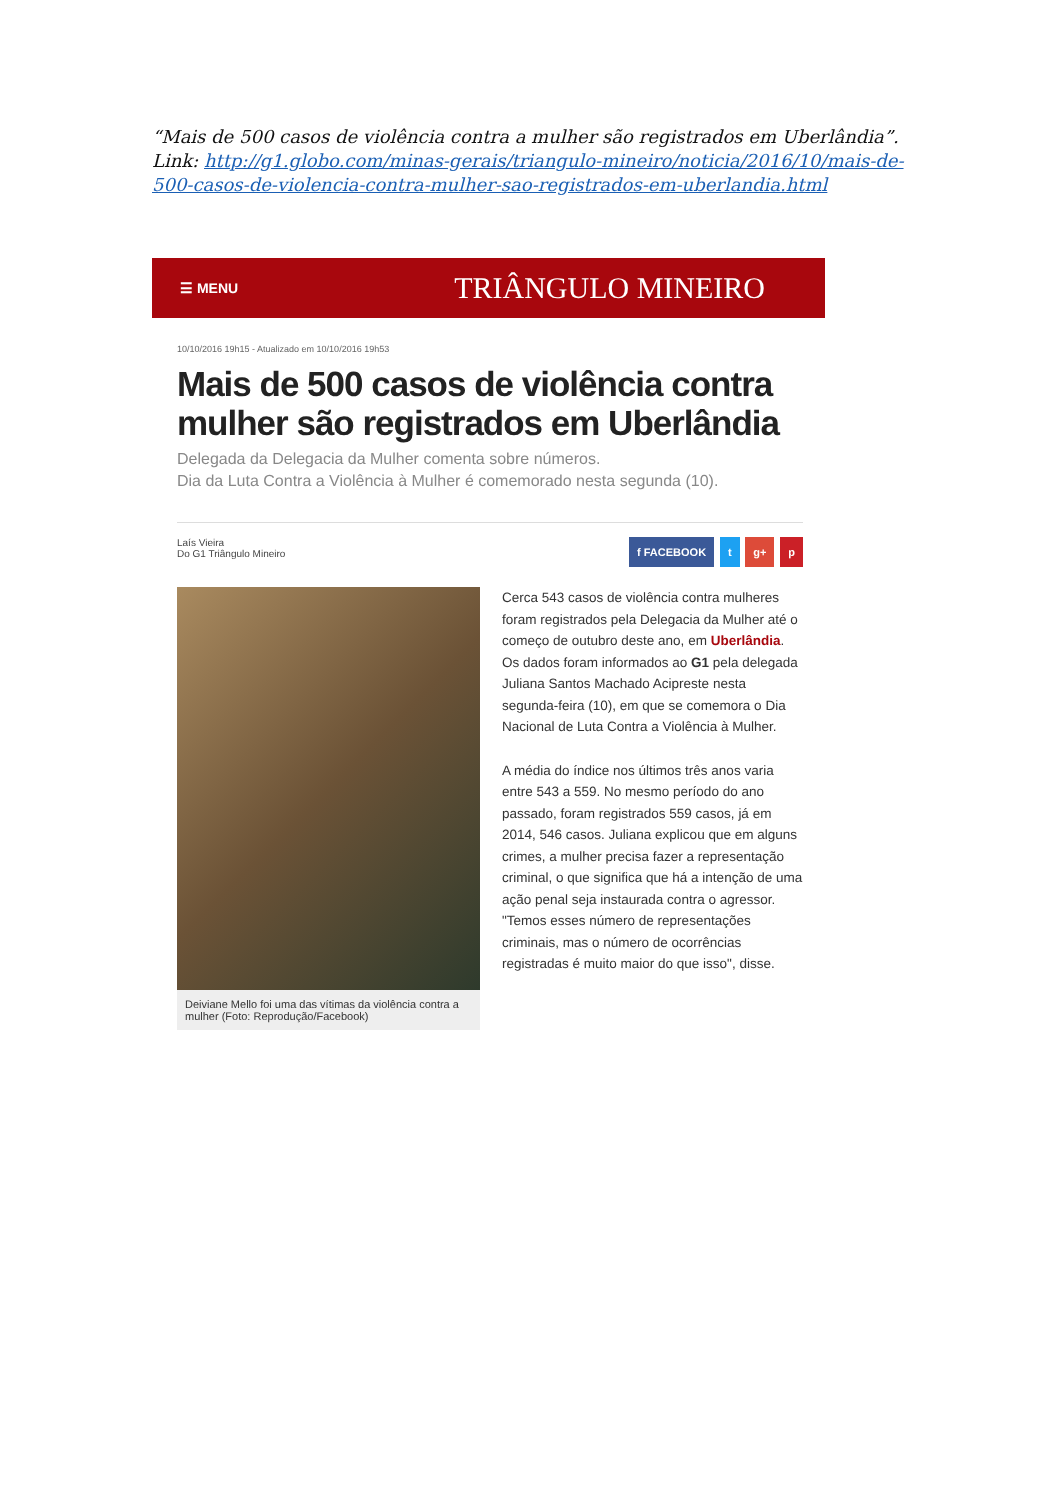“Mais de 500 casos de violência contra a mulher são registrados em Uberlândia”.
Link: http://g1.globo.com/minas-gerais/triangulo-mineiro/noticia/2016/10/mais-de-500-casos-de-violencia-contra-mulher-sao-registrados-em-uberlandia.html
☰ MENU TRIÂNGULO MINEIRO
10/10/2016 19h15 - Atualizado em 10/10/2016 19h53
Mais de 500 casos de violência contra mulher são registrados em Uberlândia
Delegada da Delegacia da Mulher comenta sobre números.
Dia da Luta Contra a Violência à Mulher é comemorado nesta segunda (10).
Laís Vieira
Do G1 Triângulo Mineiro
f FACEBOOK t g+ p
Deiviane Mello foi uma das vítimas da violência contra a mulher (Foto: Reprodução/Facebook)
Cerca 543 casos de violência contra mulheres foram registrados pela Delegacia da Mulher até o começo de outubro deste ano, em Uberlândia. Os dados foram informados ao G1 pela delegada Juliana Santos Machado Acipreste nesta segunda-feira (10), em que se comemora o Dia Nacional de Luta Contra a Violência à Mulher.
A média do índice nos últimos três anos varia entre 543 a 559. No mesmo período do ano passado, foram registrados 559 casos, já em 2014, 546 casos. Juliana explicou que em alguns crimes, a mulher precisa fazer a representação criminal, o que significa que há a intenção de uma ação penal seja instaurada contra o agressor. "Temos esses número de representações criminais, mas o número de ocorrências registradas é muito maior do que isso", disse.